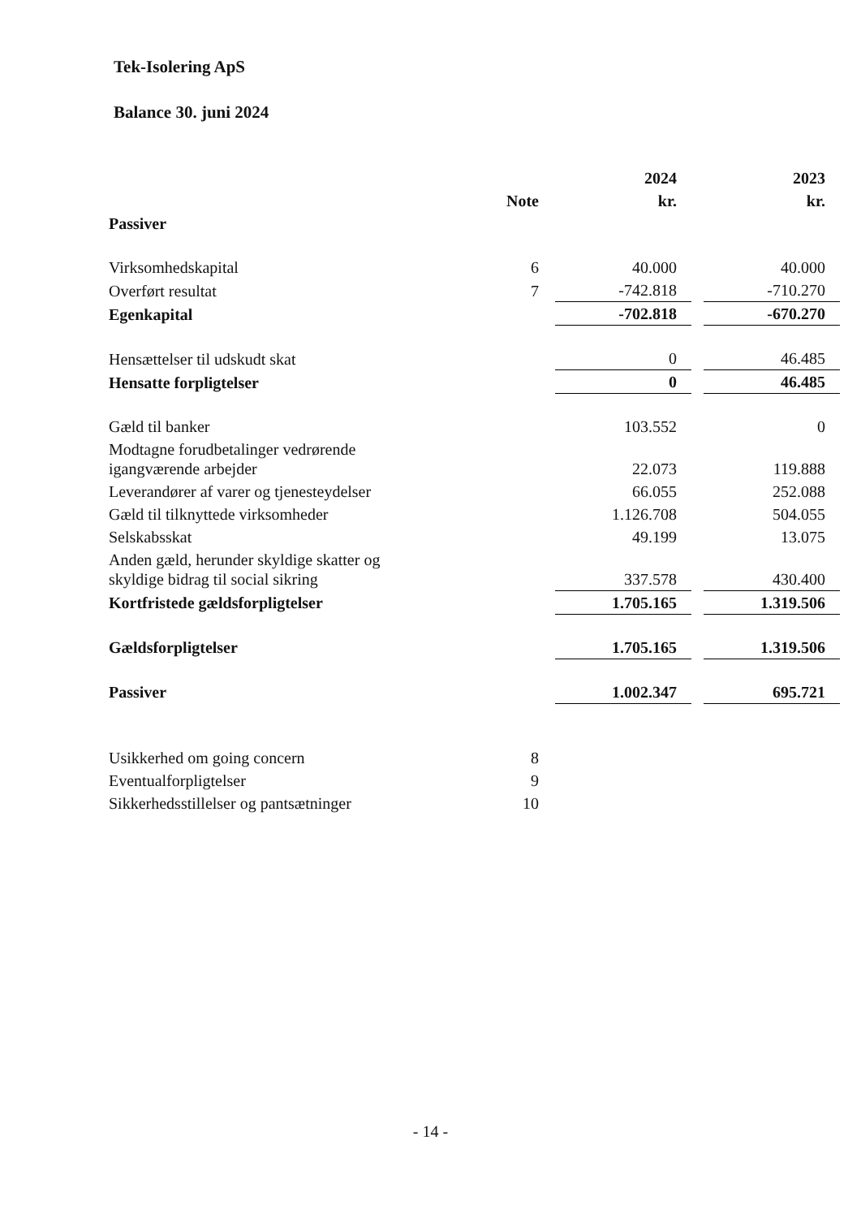Tek-Isolering ApS
Balance 30. juni 2024
| | | 2024 | | 2023 |
| --- | --- | --- | --- | --- |
| | Note | kr. | | kr. |
| Passiver | | | | |
| Virksomhedskapital | 6 | 40.000 | | 40.000 |
| Overført resultat | 7 | -742.818 | | -710.270 |
| Egenkapital | | -702.818 | | -670.270 |
| Hensættelser til udskudt skat | | 0 | | 46.485 |
| Hensatte forpligtelser | | 0 | | 46.485 |
| Gæld til banker | | 103.552 | | 0 |
| Modtagne forudbetalinger vedrørende igangværende arbejder | | 22.073 | | 119.888 |
| Leverandører af varer og tjenesteydelser | | 66.055 | | 252.088 |
| Gæld til tilknyttede virksomheder | | 1.126.708 | | 504.055 |
| Selskabsskat | | 49.199 | | 13.075 |
| Anden gæld, herunder skyldige skatter og skyldige bidrag til social sikring | | 337.578 | | 430.400 |
| Kortfristede gældsforpligtelser | | 1.705.165 | | 1.319.506 |
| Gældsforpligtelser | | 1.705.165 | | 1.319.506 |
| Passiver | | 1.002.347 | | 695.721 |
| Usikkerhed om going concern | 8 | | | |
| Eventualforpligtelser | 9 | | | |
| Sikkerhedsstillelser og pantsætninger | 10 | | | |
- 14 -